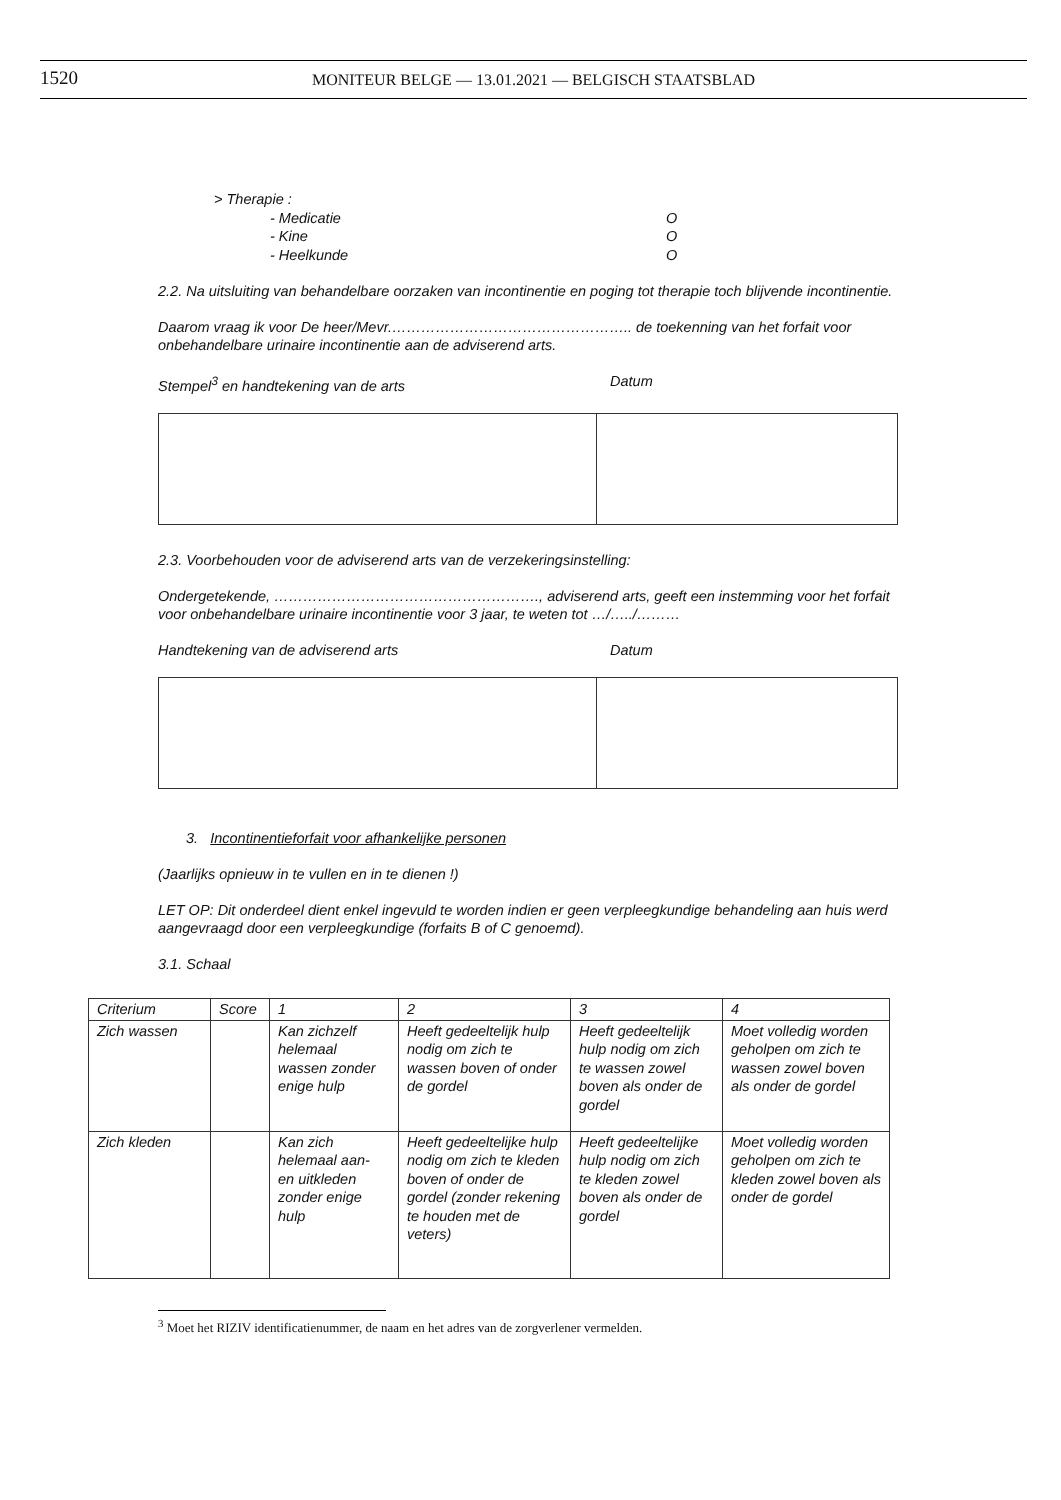1520
MONITEUR BELGE — 13.01.2021 — BELGISCH STAATSBLAD
> Therapie :
- Medicatie O
- Kine O
- Heelkunde O
2.2. Na uitsluiting van behandelbare oorzaken van incontinentie en poging tot therapie toch blijvende incontinentie.
Daarom vraag ik voor De heer/Mevr.………………………………………….. de toekenning van het forfait voor onbehandelbare urinaire incontinentie aan de adviserend arts.
Stempel<sup>3</sup> en handtekening van de arts Datum
2.3. Voorbehouden voor de adviserend arts van de verzekeringsinstelling:
Ondergetekende, ………………………………………………., adviserend arts, geeft een instemming voor het forfait voor onbehandelbare urinaire incontinentie voor 3 jaar, te weten tot …/…../………
Handtekening van de adviserend arts Datum
3. Incontinentieforfait voor afhankelijke personen
(Jaarlijks opnieuw in te vullen en in te dienen !)
LET OP: Dit onderdeel dient enkel ingevuld te worden indien er geen verpleegkundige behandeling aan huis werd aangevraagd door een verpleegkundige (forfaits B of C genoemd).
3.1. Schaal
| Criterium | Score | 1 | 2 | 3 | 4 |
| --- | --- | --- | --- | --- | --- |
| Zich wassen | | Kan zichzelf helemaal wassen zonder enige hulp | Heeft gedeeltelijk hulp nodig om zich te wassen boven of onder de gordel | Heeft gedeeltelijk hulp nodig om zich te wassen zowel boven als onder de gordel | Moet volledig worden geholpen om zich te wassen zowel boven als onder de gordel |
| Zich kleden | | Kan zich helemaal aan- en uitkleden zonder enige hulp | Heeft gedeeltelijke hulp nodig om zich te kleden boven of onder de gordel (zonder rekening te houden met de veters) | Heeft gedeeltelijke hulp nodig om zich te kleden zowel boven als onder de gordel | Moet volledig worden geholpen om zich te kleden zowel boven als onder de gordel |
<sup>3</sup> Moet het RIZIV identificatienummer, de naam en het adres van de zorgverlener vermelden.